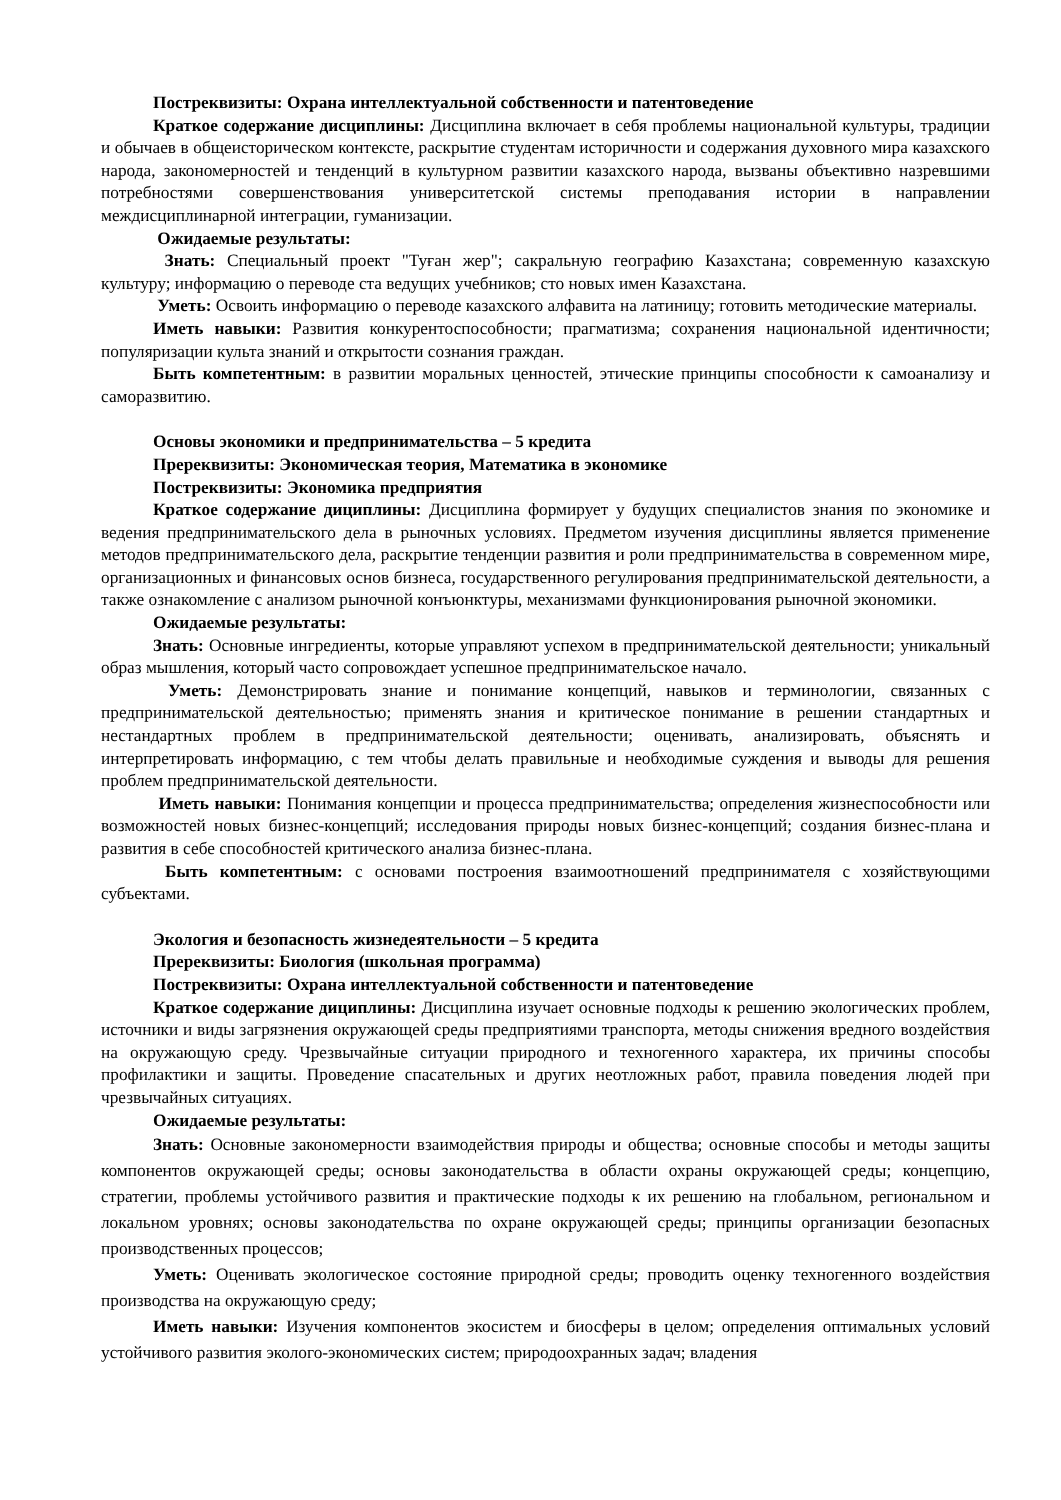Постреквизиты: Охрана интеллектуальной собственности и патентоведение
Краткое содержание дисциплины: Дисциплина включает в себя проблемы национальной культуры, традиции и обычаев в общеисторическом контексте, раскрытие студентам историчности и содержания духовного мира казахского народа, закономерностей и тенденций в культурном развитии казахского народа, вызваны объективно назревшими потребностями совершенствования университетской системы преподавания истории в направлении междисциплинарной интеграции, гуманизации.
Ожидаемые результаты:
Знать: Специальный проект "Туған жер"; сакральную географию Казахстана; современную казахскую культуру; информацию о переводе ста ведущих учебников; сто новых имен Казахстана.
Уметь: Освоить информацию о переводе казахского алфавита на латиницу; готовить методические материалы.
Иметь навыки: Развития конкурентоспособности; прагматизма; сохранения национальной идентичности; популяризации культа знаний и открытости сознания граждан.
Быть компетентным: в развитии моральных ценностей, этические принципы способности к самоанализу и саморазвитию.
Основы экономики и предпринимательства – 5 кредита
Пререквизиты: Экономическая теория, Математика в экономике
Постреквизиты: Экономика предприятия
Краткое содержание дициплины: Дисциплина формирует у будущих специалистов знания по экономике и ведения предпринимательского дела в рыночных условиях. Предметом изучения дисциплины является применение методов предпринимательского дела, раскрытие тенденции развития и роли предпринимательства в современном мире, организационных и финансовых основ бизнеса, государственного регулирования предпринимательской деятельности, а также ознакомление с анализом рыночной конъюнктуры, механизмами функционирования рыночной экономики.
Ожидаемые результаты:
Знать: Основные ингредиенты, которые управляют успехом в предпринимательской деятельности; уникальный образ мышления, который часто сопровождает успешное предпринимательское начало.
Уметь: Демонстрировать знание и понимание концепций, навыков и терминологии, связанных с предпринимательской деятельностью; применять знания и критическое понимание в решении стандартных и нестандартных проблем в предпринимательской деятельности; оценивать, анализировать, объяснять и интерпретировать информацию, с тем чтобы делать правильные и необходимые суждения и выводы для решения проблем предпринимательской деятельности.
Иметь навыки: Понимания концепции и процесса предпринимательства; определения жизнеспособности или возможностей новых бизнес-концепций; исследования природы новых бизнес-концепций; создания бизнес-плана и развития в себе способностей критического анализа бизнес-плана.
Быть компетентным: с основами построения взаимоотношений предпринимателя с хозяйствующими субъектами.
Экология и безопасность жизнедеятельности – 5 кредита
Пререквизиты: Биология (школьная программа)
Постреквизиты: Охрана интеллектуальной собственности и патентоведение
Краткое содержание дициплины: Дисциплина изучает основные подходы к решению экологических проблем, источники и виды загрязнения окружающей среды предприятиями транспорта, методы снижения вредного воздействия на окружающую среду. Чрезвычайные ситуации природного и техногенного характера, их причины способы профилактики и защиты. Проведение спасательных и других неотложных работ, правила поведения людей при чрезвычайных ситуациях.
Ожидаемые результаты:
Знать: Основные закономерности взаимодействия природы и общества; основные способы и методы защиты компонентов окружающей среды; основы законодательства в области охраны окружающей среды; концепцию, стратегии, проблемы устойчивого развития и практические подходы к их решению на глобальном, региональном и локальном уровнях; основы законодательства по охране окружающей среды; принципы организации безопасных производственных процессов;
Уметь: Оценивать экологическое состояние природной среды; проводить оценку техногенного воздействия производства на окружающую среду;
Иметь навыки: Изучения компонентов экосистем и биосферы в целом; определения оптимальных условий устойчивого развития эколого-экономических систем; природоохранных задач; владения